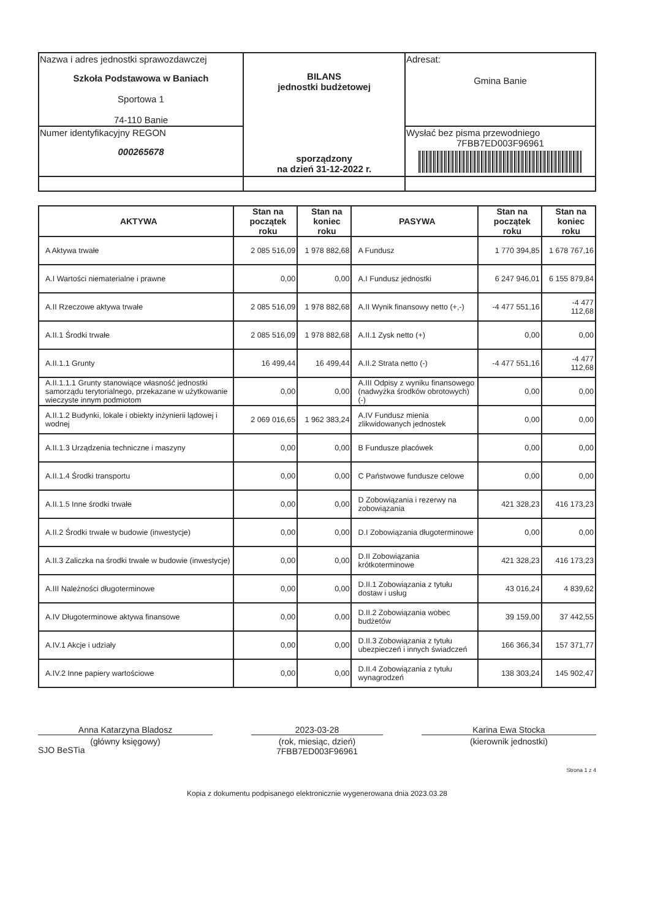| Nazwa i adres jednostki sprawozdawczej Szkoła Podstawowa w Baniach Sportowa 1 74-110 Banie | BILANS jednostki budżetowej sporządzony na dzień 31-12-2022 r. | Adresat: Gmina Banie |
| Numer identyfikacyjny REGON 000265678 | | Wysłać bez pisma przewodniego 7FBB7ED003F96961 |
| AKTYWA | Stan na początek roku | Stan na koniec roku | PASYWA | Stan na początek roku | Stan na koniec roku |
| --- | --- | --- | --- | --- | --- |
| A Aktywa trwałe | 2 085 516,09 | 1 978 882,68 | A Fundusz | 1 770 394,85 | 1 678 767,16 |
| A.I Wartości niematerialne i prawne | 0,00 | 0,00 | A.I Fundusz jednostki | 6 247 946,01 | 6 155 879,84 |
| A.II Rzeczowe aktywa trwałe | 2 085 516,09 | 1 978 882,68 | A.II Wynik finansowy netto (+,-) | -4 477 551,16 | -4 477 112,68 |
| A.II.1 Środki trwałe | 2 085 516,09 | 1 978 882,68 | A.II.1 Zysk netto (+) | 0,00 | 0,00 |
| A.II.1.1 Grunty | 16 499,44 | 16 499,44 | A.II.2 Strata netto (-) | -4 477 551,16 | -4 477 112,68 |
| A.II.1.1.1 Grunty stanowiące własność jednostki samorządu terytorialnego, przekazane w użytkowanie wieczyste innym podmiotom | 0,00 | 0,00 | A.III Odpisy z wyniku finansowego (nadwyżka środków obrotowych) (-) | 0,00 | 0,00 |
| A.II.1.2 Budynki, lokale i obiekty inżynierii lądowej i wodnej | 2 069 016,65 | 1 962 383,24 | A.IV Fundusz mienia zlikwidowanych jednostek | 0,00 | 0,00 |
| A.II.1.3 Urządzenia techniczne i maszyny | 0,00 | 0,00 | B Fundusze placówek | 0,00 | 0,00 |
| A.II.1.4 Środki transportu | 0,00 | 0,00 | C Państwowe fundusze celowe | 0,00 | 0,00 |
| A.II.1.5 Inne środki trwałe | 0,00 | 0,00 | D Zobowiązania i rezerwy na zobowiązania | 421 328,23 | 416 173,23 |
| A.II.2 Środki trwałe w budowie (inwestycje) | 0,00 | 0,00 | D.I Zobowiązania długoterminowe | 0,00 | 0,00 |
| A.II.3 Zaliczka na środki trwałe w budowie (inwestycje) | 0,00 | 0,00 | D.II Zobowiązania krótkoterminowe | 421 328,23 | 416 173,23 |
| A.III Należności długoterminowe | 0,00 | 0,00 | D.II.1 Zobowiązania z tytułu dostaw i usług | 43 016,24 | 4 839,62 |
| A.IV Długoterminowe aktywa finansowe | 0,00 | 0,00 | D.II.2 Zobowiązania wobec budżetów | 39 159,00 | 37 442,55 |
| A.IV.1 Akcje i udziały | 0,00 | 0,00 | D.II.3 Zobowiązania z tytułu ubezpieczeń i innych świadczeń | 166 366,34 | 157 371,77 |
| A.IV.2 Inne papiery wartościowe | 0,00 | 0,00 | D.II.4 Zobowiązania z tytułu wynagrodzeń | 138 303,24 | 145 902,47 |
Anna Katarzyna Bladosz
(główny księgowy)
2023-03-28
(rok, miesiąc, dzień)
7FBB7ED003F96961 Karina Ewa Stocka
(kierownik jednostki)
SJO BeSTia
Strona 1 z 4
Kopia z dokumentu podpisanego elektronicznie wygenerowana dnia 2023.03.28